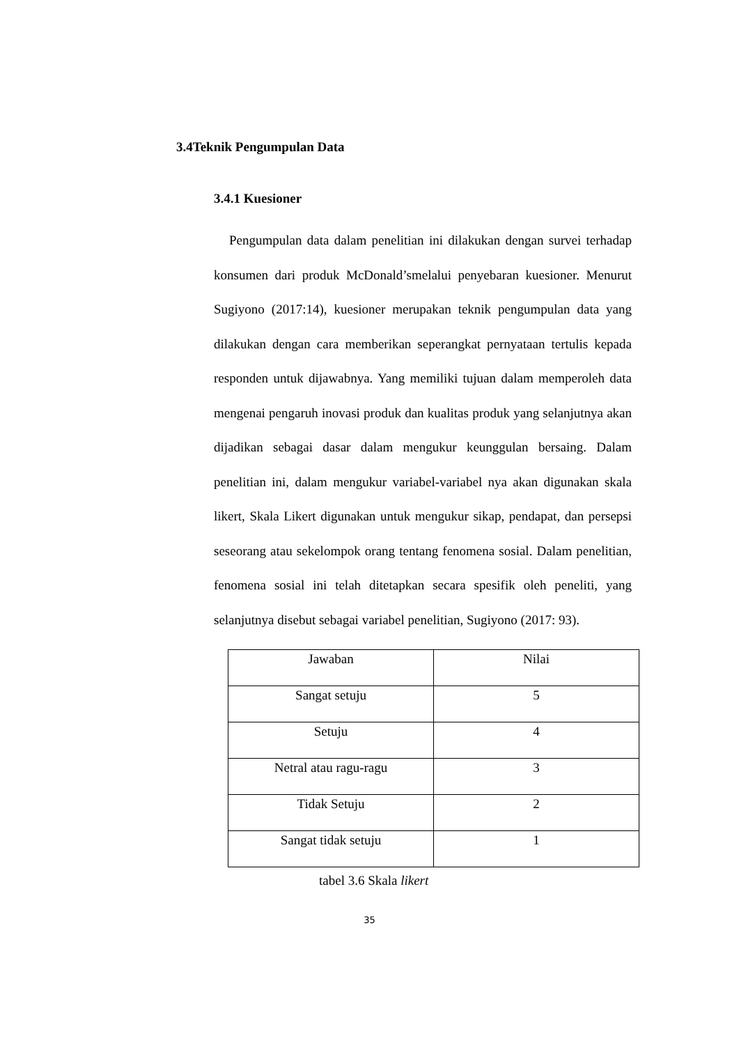3.4Teknik Pengumpulan Data
3.4.1 Kuesioner
Pengumpulan data dalam penelitian ini dilakukan dengan survei terhadap konsumen dari produk McDonald’smelalui penyebaran kuesioner. Menurut Sugiyono (2017:14), kuesioner merupakan teknik pengumpulan data yang dilakukan dengan cara memberikan seperangkat pernyataan tertulis kepada responden untuk dijawabnya. Yang memiliki tujuan dalam memperoleh data mengenai pengaruh inovasi produk dan kualitas produk yang selanjutnya akan dijadikan sebagai dasar dalam mengukur keunggulan bersaing. Dalam penelitian ini, dalam mengukur variabel-variabel nya akan digunakan skala likert, Skala Likert digunakan untuk mengukur sikap, pendapat, dan persepsi seseorang atau sekelompok orang tentang fenomena sosial. Dalam penelitian, fenomena sosial ini telah ditetapkan secara spesifik oleh peneliti, yang selanjutnya disebut sebagai variabel penelitian, Sugiyono (2017: 93).
| Jawaban | Nilai |
| --- | --- |
| Sangat setuju | 5 |
| Setuju | 4 |
| Netral atau ragu-ragu | 3 |
| Tidak Setuju | 2 |
| Sangat tidak setuju | 1 |
tabel 3.6 Skala likert
35